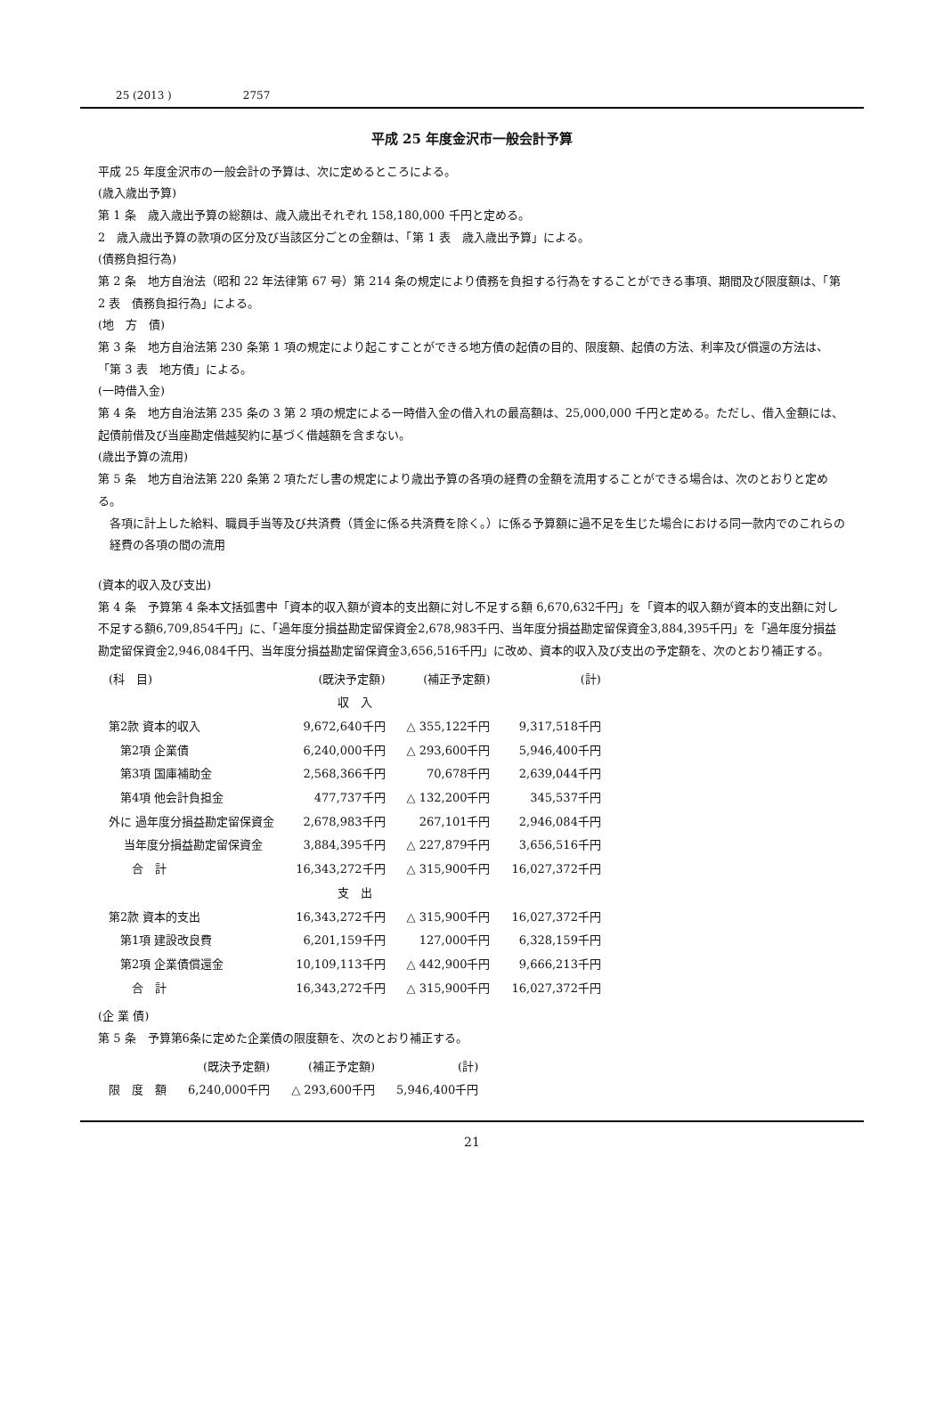25 (2013 ) 2757
平成 25 年度金沢市一般会計予算
平成 25 年度金沢市の一般会計の予算は、次に定めるところによる。
(歳入歳出予算)
第 1 条　歳入歳出予算の総額は、歳入歳出それぞれ 158,180,000 千円と定める。
2　歳入歳出予算の款項の区分及び当該区分ごとの金額は、「第 1 表　歳入歳出予算」による。
(債務負担行為)
第 2 条　地方自治法（昭和 22 年法律第 67 号）第 214 条の規定により債務を負担する行為をすることができる事項、期間及び限度額は、「第 2 表　債務負担行為」による。
(地　方　債)
第 3 条　地方自治法第 230 条第 1 項の規定により起こすことができる地方債の起債の目的、限度額、起債の方法、利率及び償還の方法は、「第 3 表　地方債」による。
(一時借入金)
第 4 条　地方自治法第 235 条の 3 第 2 項の規定による一時借入金の借入れの最高額は、25,000,000 千円と定める。ただし、借入金額には、起債前借及び当座勘定借越契約に基づく借越額を含まない。
(歳出予算の流用)
第 5 条　地方自治法第 220 条第 2 項ただし書の規定により歳出予算の各項の経費の金額を流用することができる場合は、次のとおりと定める。
各項に計上した給料、職員手当等及び共済費（賃金に係る共済費を除く。）に係る予算額に過不足を生じた場合における同一款内でのこれらの経費の各項の間の流用
(資本的収入及び支出)
第 4 条　予算第 4 条本文括弧書中「資本的収入額が資本的支出額に対し不足する額 6,670,632千円」を「資本的収入額が資本的支出額に対し不足する額6,709,854千円」に、「過年度分損益勘定留保資金2,678,983千円、当年度分損益勘定留保資金3,884,395千円」を「過年度分損益勘定留保資金2,946,084千円、当年度分損益勘定留保資金3,656,516千円」に改め、資本的収入及び支出の予定額を、次のとおり補正する。
| (科 目) | (既決予定額) | (補正予定額) | (計) |
| --- | --- | --- | --- |
| 収 入 | | | |
| 第2款 資本的収入 | 9,672,640千円 | △ 355,122千円 | 9,317,518千円 |
| 第2項 企業債 | 6,240,000千円 | △ 293,600千円 | 5,946,400千円 |
| 第3項 国庫補助金 | 2,568,366千円 | 70,678千円 | 2,639,044千円 |
| 第4項 他会計負担金 | 477,737千円 | △ 132,200千円 | 345,537千円 |
| 外に 過年度分損益勘定留保資金 | 2,678,983千円 | 267,101千円 | 2,946,084千円 |
| 当年度分損益勘定留保資金 | 3,884,395千円 | △ 227,879千円 | 3,656,516千円 |
| 合 計 | 16,343,272千円 | △ 315,900千円 | 16,027,372千円 |
| 支 出 | | | |
| 第2款 資本的支出 | 16,343,272千円 | △ 315,900千円 | 16,027,372千円 |
| 第1項 建設改良費 | 6,201,159千円 | 127,000千円 | 6,328,159千円 |
| 第2項 企業債償還金 | 10,109,113千円 | △ 442,900千円 | 9,666,213千円 |
| 合 計 | 16,343,272千円 | △ 315,900千円 | 16,027,372千円 |
(企 業 債)
第 5 条　予算第6条に定めた企業債の限度額を、次のとおり補正する。
| | (既決予定額) | (補正予定額) | (計) |
| --- | --- | --- | --- |
| 限 度 額 | 6,240,000千円 | △ 293,600千円 | 5,946,400千円 |
21